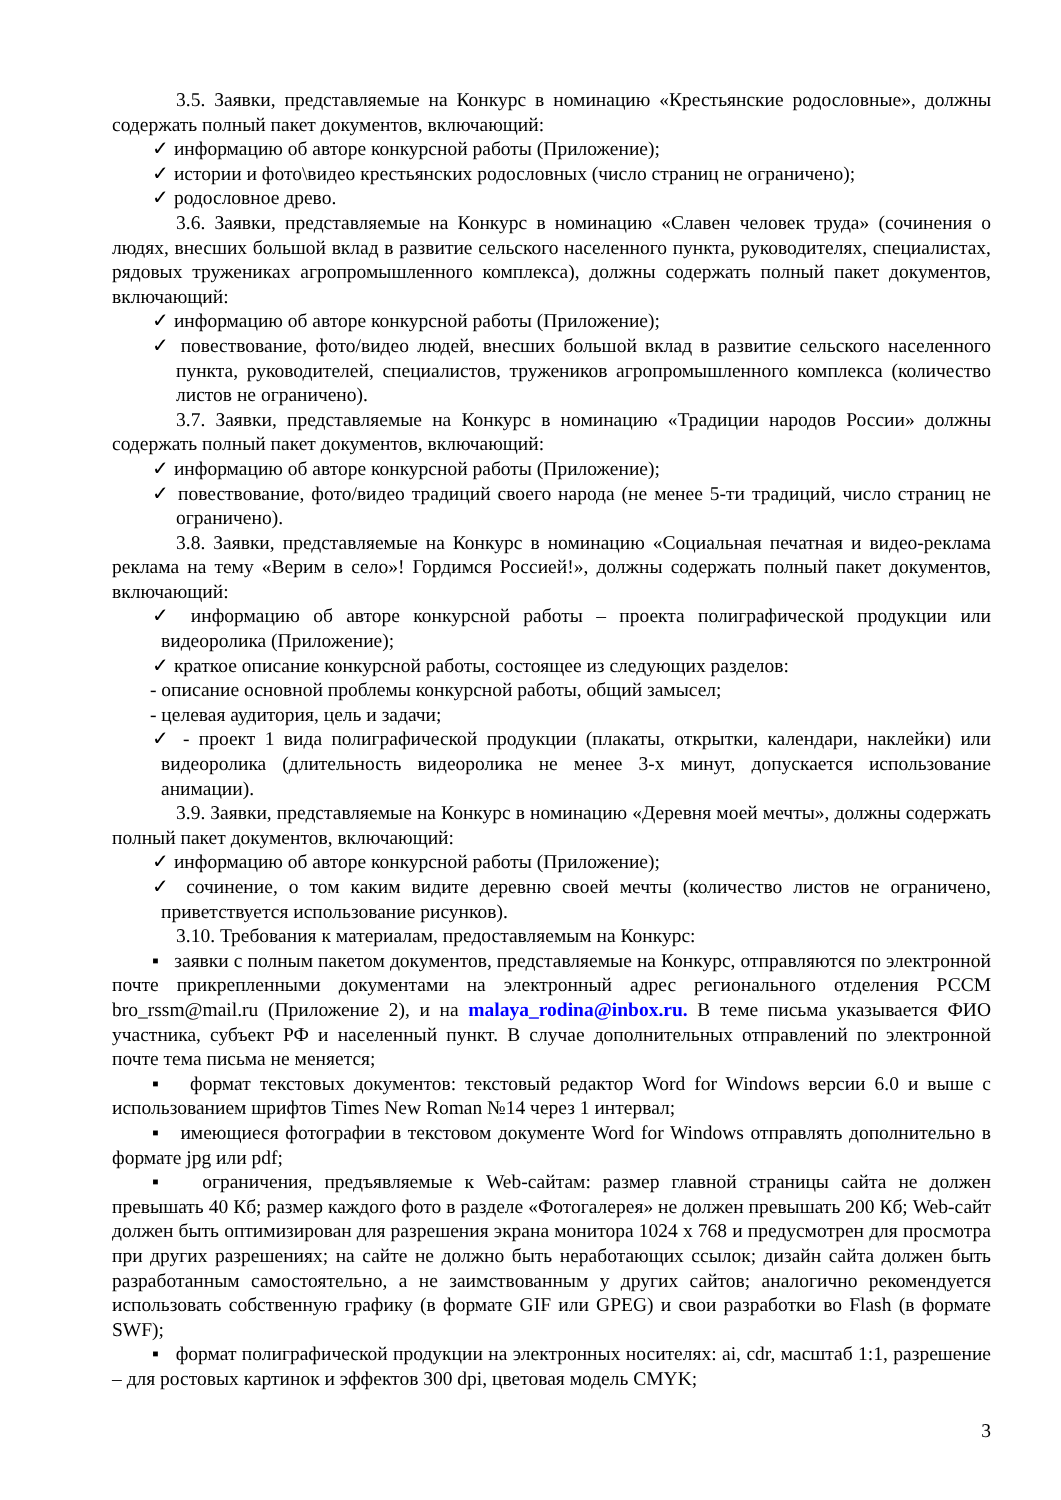3.5. Заявки, представляемые на Конкурс в номинацию «Крестьянские родословные», должны содержать полный пакет документов, включающий:
✓ информацию об авторе конкурсной работы (Приложение);
✓ истории и фото\видео крестьянских родословных (число страниц не ограничено);
✓ родословное древо.
3.6. Заявки, представляемые на Конкурс в номинацию «Славен человек труда» (сочинения о людях, внесших большой вклад в развитие сельского населенного пункта, руководителях, специалистах, рядовых тружениках агропромышленного комплекса), должны содержать полный пакет документов, включающий:
✓ информацию об авторе конкурсной работы (Приложение);
✓ повествование, фото/видео людей, внесших большой вклад в развитие сельского населенного пункта, руководителей, специалистов, тружеников агропромышленного комплекса (количество листов не ограничено).
3.7. Заявки, представляемые на Конкурс в номинацию «Традиции народов России» должны содержать полный пакет документов, включающий:
✓ информацию об авторе конкурсной работы (Приложение);
✓ повествование, фото/видео традиций своего народа (не менее 5-ти традиций, число страниц не ограничено).
3.8. Заявки, представляемые на Конкурс в номинацию «Социальная печатная и видео-реклама реклама на тему «Верим в село»! Гордимся Россией!», должны содержать полный пакет документов, включающий:
✓ информацию об авторе конкурсной работы – проекта полиграфической продукции или видеоролика (Приложение);
✓ краткое описание конкурсной работы, состоящее из следующих разделов:
- описание основной проблемы конкурсной работы, общий замысел;
- целевая аудитория, цель и задачи;
✓ - проект 1 вида полиграфической продукции (плакаты, открытки, календари, наклейки) или видеоролика (длительность видеоролика не менее 3-х минут, допускается использование анимации).
3.9. Заявки, представляемые на Конкурс в номинацию «Деревня моей мечты», должны содержать полный пакет документов, включающий:
✓ информацию об авторе конкурсной работы (Приложение);
✓ сочинение, о том каким видите деревню своей мечты (количество листов не ограничено, приветствуется использование рисунков).
3.10. Требования к материалам, предоставляемым на Конкурс:
▪ заявки с полным пакетом документов, представляемые на Конкурс, отправляются по электронной почте прикрепленными документами на электронный адрес регионального отделения РССМ bro_rssm@mail.ru (Приложение 2), и на malaya_rodina@inbox.ru. В теме письма указывается ФИО участника, субъект РФ и населенный пункт. В случае дополнительных отправлений по электронной почте тема письма не меняется;
▪ формат текстовых документов: текстовый редактор Word for Windows версии 6.0 и выше с использованием шрифтов Times New Roman №14 через 1 интервал;
▪ имеющиеся фотографии в текстовом документе Word for Windows отправлять дополнительно в формате jpg или pdf;
▪ ограничения, предъявляемые к Web-сайтам: размер главной страницы сайта не должен превышать 40 Кб; размер каждого фото в разделе «Фотогалерея» не должен превышать 200 Кб; Web-сайт должен быть оптимизирован для разрешения экрана монитора 1024 x 768 и предусмотрен для просмотра при других разрешениях; на сайте не должно быть неработающих ссылок; дизайн сайта должен быть разработанным самостоятельно, а не заимствованным у других сайтов; аналогично рекомендуется использовать собственную графику (в формате GIF или GPEG) и свои разработки во Flash (в формате SWF);
▪ формат полиграфической продукции на электронных носителях: ai, cdr, масштаб 1:1, разрешение – для ростовых картинок и эффектов 300 dpi, цветовая модель CMYK;
3